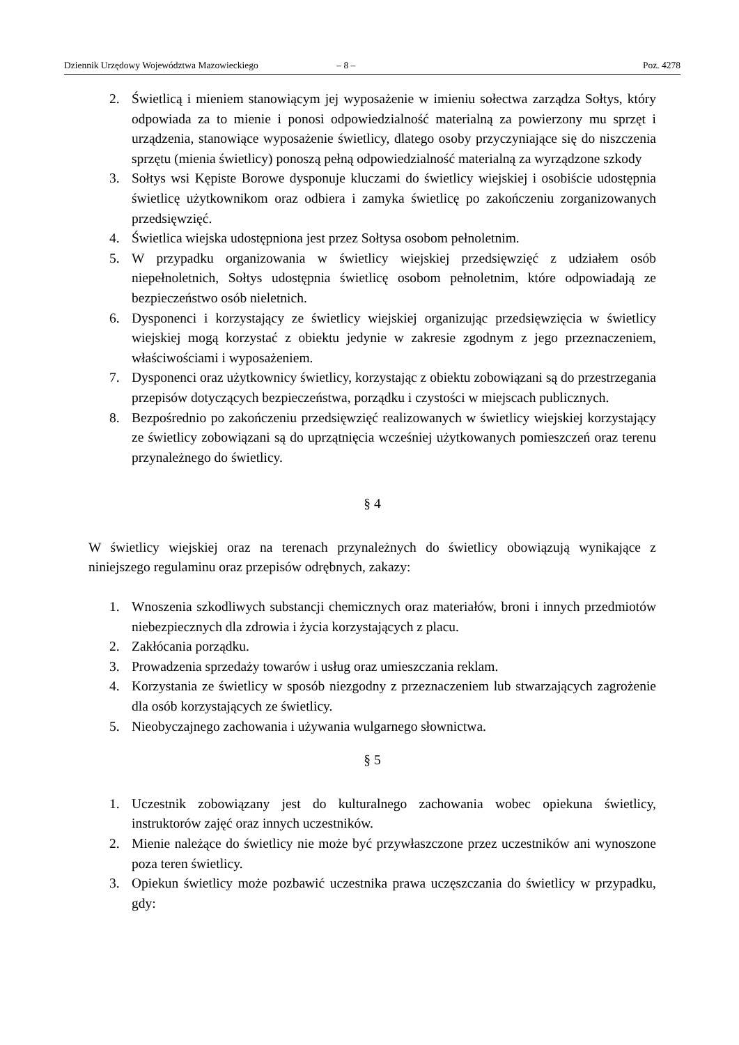Dziennik Urzędowy Województwa Mazowieckiego – 8 – Poz. 4278
2. Świetlicą i mieniem stanowiącym jej wyposażenie w imieniu sołectwa zarządza Sołtys, który odpowiada za to mienie i ponosi odpowiedzialność materialną za powierzony mu sprzęt i urządzenia, stanowiące wyposażenie świetlicy, dlatego osoby przyczyniające się do niszczenia sprzętu (mienia świetlicy) ponoszą pełną odpowiedzialność materialną za wyrządzone szkody
3. Sołtys wsi Kępiste Borowe dysponuje kluczami do świetlicy wiejskiej i osobiście udostępnia świetlicę użytkownikom oraz odbiera i zamyka świetlicę po zakończeniu zorganizowanych przedsięwzięć.
4. Świetlica wiejska udostępniona jest przez Sołtysa osobom pełnoletnim.
5. W przypadku organizowania w świetlicy wiejskiej przedsięwzięć z udziałem osób niepełnoletnich, Sołtys udostępnia świetlicę osobom pełnoletnim, które odpowiadają ze bezpieczeństwo osób nieletnich.
6. Dysponenci i korzystający ze świetlicy wiejskiej organizując przedsięwzięcia w świetlicy wiejskiej mogą korzystać z obiektu jedynie w zakresie zgodnym z jego przeznaczeniem, właściwościami i wyposażeniem.
7. Dysponenci oraz użytkownicy świetlicy, korzystając z obiektu zobowiązani są do przestrzegania przepisów dotyczących bezpieczeństwa, porządku i czystości w miejscach publicznych.
8. Bezpośrednio po zakończeniu przedsięwzięć realizowanych w świetlicy wiejskiej korzystający ze świetlicy zobowiązani są do uprzątnięcia wcześniej użytkowanych pomieszczeń oraz terenu przynależnego do świetlicy.
§ 4
W świetlicy wiejskiej oraz na terenach przynależnych do świetlicy obowiązują wynikające z niniejszego regulaminu oraz przepisów odrębnych, zakazy:
1. Wnoszenia szkodliwych substancji chemicznych oraz materiałów, broni i innych przedmiotów niebezpiecznych dla zdrowia i życia korzystających z placu.
2. Zakłócania porządku.
3. Prowadzenia sprzedaży towarów i usług oraz umieszczania reklam.
4. Korzystania ze świetlicy w sposób niezgodny z przeznaczeniem lub stwarzających zagrożenie dla osób korzystających ze świetlicy.
5. Nieobyczajnego zachowania i używania wulgarnego słownictwa.
§ 5
1. Uczestnik zobowiązany jest do kulturalnego zachowania wobec opiekuna świetlicy, instruktorów zajęć oraz innych uczestników.
2. Mienie należące do świetlicy nie może być przywłaszczone przez uczestników ani wynoszone poza teren świetlicy.
3. Opiekun świetlicy może pozbawić uczestnika prawa uczęszczania do świetlicy w przypadku, gdy: